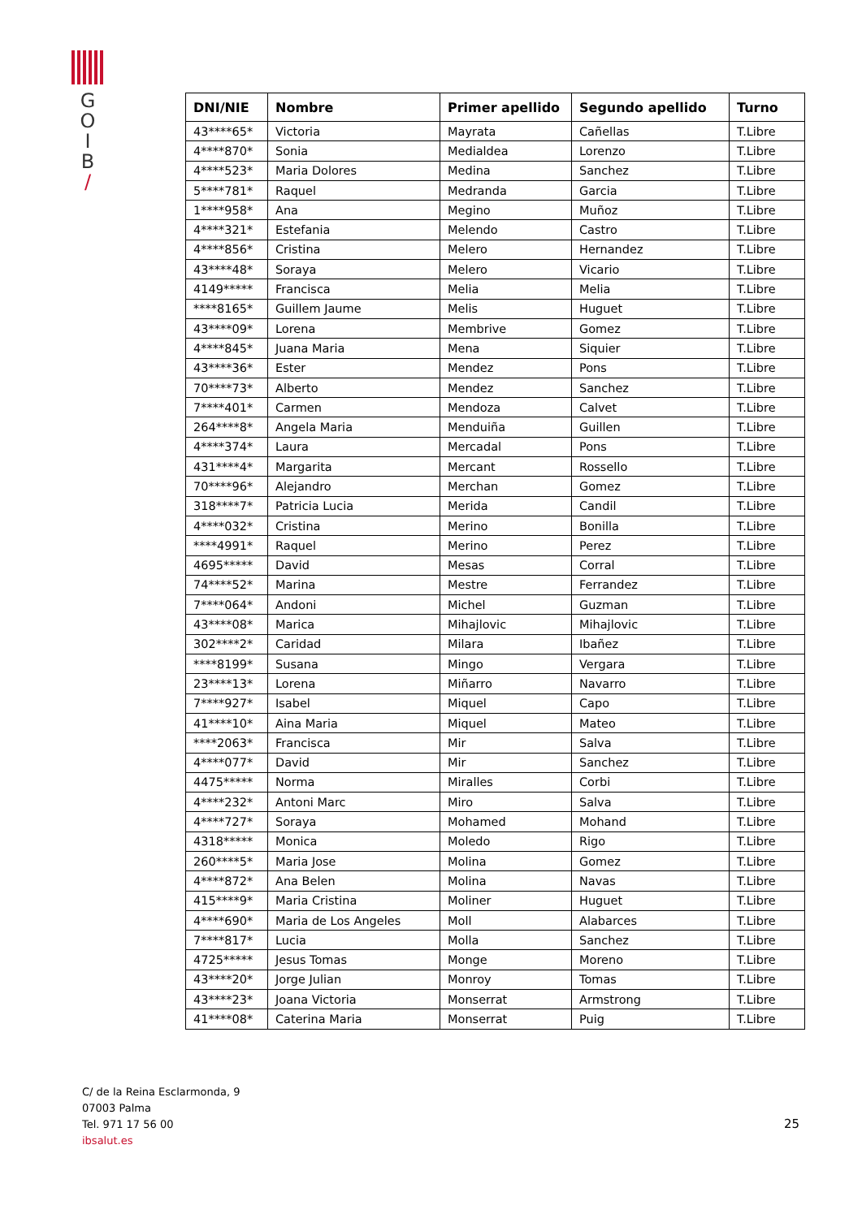G
O
I
B
/
| DNI/NIE | Nombre | Primer apellido | Segundo apellido | Turno |
| --- | --- | --- | --- | --- |
| 43****65* | Victoria | Mayrata | Cañellas | T.Libre |
| 4****870* | Sonia | Medialdea | Lorenzo | T.Libre |
| 4****523* | Maria Dolores | Medina | Sanchez | T.Libre |
| 5****781* | Raquel | Medranda | Garcia | T.Libre |
| 1****958* | Ana | Megino | Muñoz | T.Libre |
| 4****321* | Estefania | Melendo | Castro | T.Libre |
| 4****856* | Cristina | Melero | Hernandez | T.Libre |
| 43****48* | Soraya | Melero | Vicario | T.Libre |
| 4149***** | Francisca | Melia | Melia | T.Libre |
| ****8165* | Guillem Jaume | Melis | Huguet | T.Libre |
| 43****09* | Lorena | Membrive | Gomez | T.Libre |
| 4****845* | Juana Maria | Mena | Siquier | T.Libre |
| 43****36* | Ester | Mendez | Pons | T.Libre |
| 70****73* | Alberto | Mendez | Sanchez | T.Libre |
| 7****401* | Carmen | Mendoza | Calvet | T.Libre |
| 264****8* | Angela Maria | Menduiña | Guillen | T.Libre |
| 4****374* | Laura | Mercadal | Pons | T.Libre |
| 431****4* | Margarita | Mercant | Rossello | T.Libre |
| 70****96* | Alejandro | Merchan | Gomez | T.Libre |
| 318****7* | Patricia Lucia | Merida | Candil | T.Libre |
| 4****032* | Cristina | Merino | Bonilla | T.Libre |
| ****4991* | Raquel | Merino | Perez | T.Libre |
| 4695***** | David | Mesas | Corral | T.Libre |
| 74****52* | Marina | Mestre | Ferrandez | T.Libre |
| 7****064* | Andoni | Michel | Guzman | T.Libre |
| 43****08* | Marica | Mihajlovic | Mihajlovic | T.Libre |
| 302****2* | Caridad | Milara | Ibañez | T.Libre |
| ****8199* | Susana | Mingo | Vergara | T.Libre |
| 23****13* | Lorena | Miñarro | Navarro | T.Libre |
| 7****927* | Isabel | Miquel | Capo | T.Libre |
| 41****10* | Aina Maria | Miquel | Mateo | T.Libre |
| ****2063* | Francisca | Mir | Salva | T.Libre |
| 4****077* | David | Mir | Sanchez | T.Libre |
| 4475***** | Norma | Miralles | Corbi | T.Libre |
| 4****232* | Antoni Marc | Miro | Salva | T.Libre |
| 4****727* | Soraya | Mohamed | Mohand | T.Libre |
| 4318***** | Monica | Moledo | Rigo | T.Libre |
| 260****5* | Maria Jose | Molina | Gomez | T.Libre |
| 4****872* | Ana Belen | Molina | Navas | T.Libre |
| 415****9* | Maria Cristina | Moliner | Huguet | T.Libre |
| 4****690* | Maria de Los Angeles | Moll | Alabarces | T.Libre |
| 7****817* | Lucia | Molla | Sanchez | T.Libre |
| 4725***** | Jesus Tomas | Monge | Moreno | T.Libre |
| 43****20* | Jorge Julian | Monroy | Tomas | T.Libre |
| 43****23* | Joana Victoria | Monserrat | Armstrong | T.Libre |
| 41****08* | Caterina Maria | Monserrat | Puig | T.Libre |
C/ de la Reina Esclarmonda, 9
07003 Palma
Tel. 971 17 56 00
ibsalut.es
25